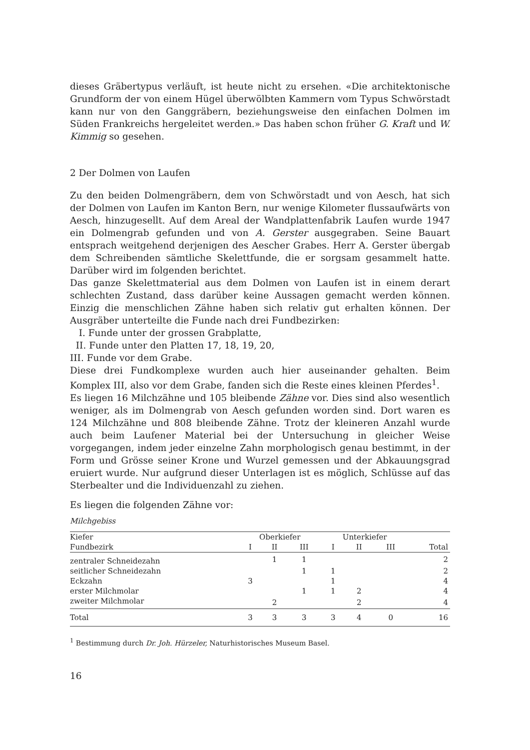dieses Gräbertypus verläuft, ist heute nicht zu ersehen. «Die architektonische Grundform der von einem Hügel überwölbten Kammern vom Typus Schwörstadt kann nur von den Ganggräbern, beziehungsweise den einfachen Dolmen im Süden Frankreichs hergeleitet werden.» Das haben schon früher G. Kraft und W. Kimmig so gesehen.
2 Der Dolmen von Laufen
Zu den beiden Dolmengräbern, dem von Schwörstadt und von Aesch, hat sich der Dolmen von Laufen im Kanton Bern, nur wenige Kilometer flussaufwärts von Aesch, hinzugesellt. Auf dem Areal der Wandplattenfabrik Laufen wurde 1947 ein Dolmengrab gefunden und von A. Gerster ausgegraben. Seine Bauart entsprach weitgehend derjenigen des Aescher Grabes. Herr A. Gerster übergab dem Schreibenden sämtliche Skelettfunde, die er sorgsam gesammelt hatte. Darüber wird im folgenden berichtet.
Das ganze Skelettmaterial aus dem Dolmen von Laufen ist in einem derart schlechten Zustand, dass darüber keine Aussagen gemacht werden können. Einzig die menschlichen Zähne haben sich relativ gut erhalten können. Der Ausgräber unterteilte die Funde nach drei Fundbezirken:
I. Funde unter der grossen Grabplatte,
II. Funde unter den Platten 17, 18, 19, 20,
III. Funde vor dem Grabe.
Diese drei Fundkomplexe wurden auch hier auseinander gehalten. Beim Komplex III, also vor dem Grabe, fanden sich die Reste eines kleinen Pferdes<sup>1</sup>.
Es liegen 16 Milchzähne und 105 bleibende Zähne vor. Dies sind also wesentlich weniger, als im Dolmengrab von Aesch gefunden worden sind. Dort waren es 124 Milchzähne und 808 bleibende Zähne. Trotz der kleineren Anzahl wurde auch beim Laufener Material bei der Untersuchung in gleicher Weise vorgegangen, indem jeder einzelne Zahn morphologisch genau bestimmt, in der Form und Grösse seiner Krone und Wurzel gemessen und der Abkauungsgrad eruiert wurde. Nur aufgrund dieser Unterlagen ist es möglich, Schlüsse auf das Sterbealter und die Individuenzahl zu ziehen.
Es liegen die folgenden Zähne vor:
Milchgebiss
| Kiefer | Oberkiefer | | | Unterkiefer | | | |
| --- | --- | --- | --- | --- | --- | --- | --- |
| Fundbezirk | I | II | III | I | II | III | Total |
| zentraler Schneidezahn | | 1 | 1 | | | | 2 |
| seitlicher Schneidezahn | | | 1 | 1 | | | 2 |
| Eckzahn | 3 | | | 1 | | | 4 |
| erster Milchmolar | | | 1 | 1 | 2 | | 4 |
| zweiter Milchmolar | | 2 | | | 2 | | 4 |
| Total | 3 | 3 | 3 | 3 | 4 | 0 | 16 |
<sup>1</sup> Bestimmung durch Dr. Joh. Hürzeler, Naturhistorisches Museum Basel.
16